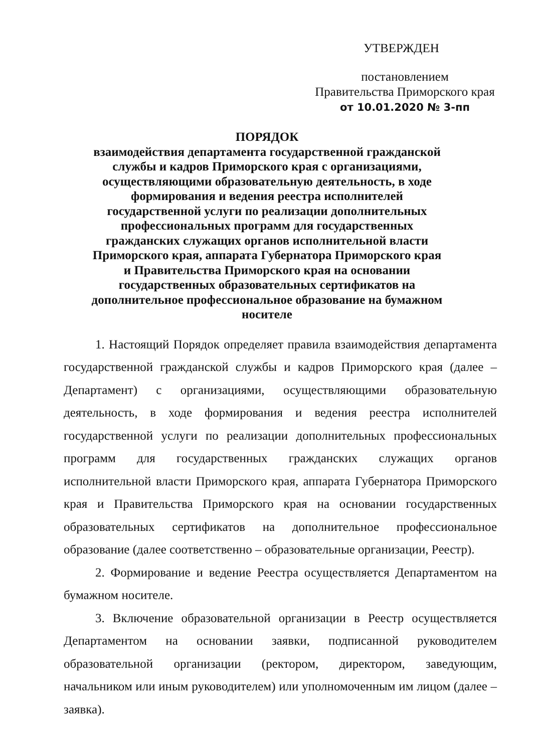УТВЕРЖДЕН
постановлением
Правительства Приморского края
от 10.01.2020 № 3-пп
ПОРЯДОК
взаимодействия департамента государственной гражданской службы и кадров Приморского края с организациями, осуществляющими образовательную деятельность, в ходе формирования и ведения реестра исполнителей государственной услуги по реализации дополнительных профессиональных программ для государственных гражданских служащих органов исполнительной власти Приморского края, аппарата Губернатора Приморского края и Правительства Приморского края на основании государственных образовательных сертификатов на дополнительное профессиональное образование на бумажном носителе
1. Настоящий Порядок определяет правила взаимодействия департамента государственной гражданской службы и кадров Приморского края (далее – Департамент) с организациями, осуществляющими образовательную деятельность, в ходе формирования и ведения реестра исполнителей государственной услуги по реализации дополнительных профессиональных программ для государственных гражданских служащих органов исполнительной власти Приморского края, аппарата Губернатора Приморского края и Правительства Приморского края на основании государственных образовательных сертификатов на дополнительное профессиональное образование (далее соответственно – образовательные организации, Реестр).
2. Формирование и ведение Реестра осуществляется Департаментом на бумажном носителе.
3. Включение образовательной организации в Реестр осуществляется Департаментом на основании заявки, подписанной руководителем образовательной организации (ректором, директором, заведующим, начальником или иным руководителем) или уполномоченным им лицом (далее – заявка).